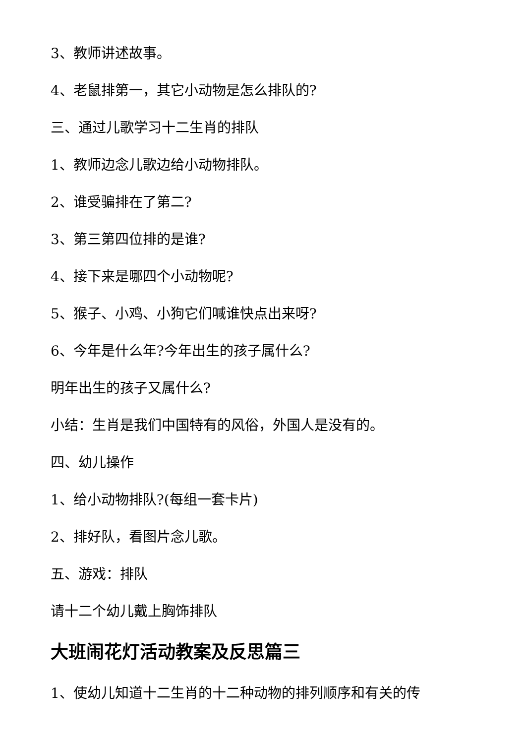3、教师讲述故事。
4、老鼠排第一，其它小动物是怎么排队的?
三、通过儿歌学习十二生肖的排队
1、教师边念儿歌边给小动物排队。
2、谁受骗排在了第二?
3、第三第四位排的是谁?
4、接下来是哪四个小动物呢?
5、猴子、小鸡、小狗它们喊谁快点出来呀?
6、今年是什么年?今年出生的孩子属什么?
明年出生的孩子又属什么?
小结：生肖是我们中国特有的风俗，外国人是没有的。
四、幼儿操作
1、给小动物排队?(每组一套卡片)
2、排好队，看图片念儿歌。
五、游戏：排队
请十二个幼儿戴上胸饰排队
大班闹花灯活动教案及反思篇三
1、使幼儿知道十二生肖的十二种动物的排列顺序和有关的传